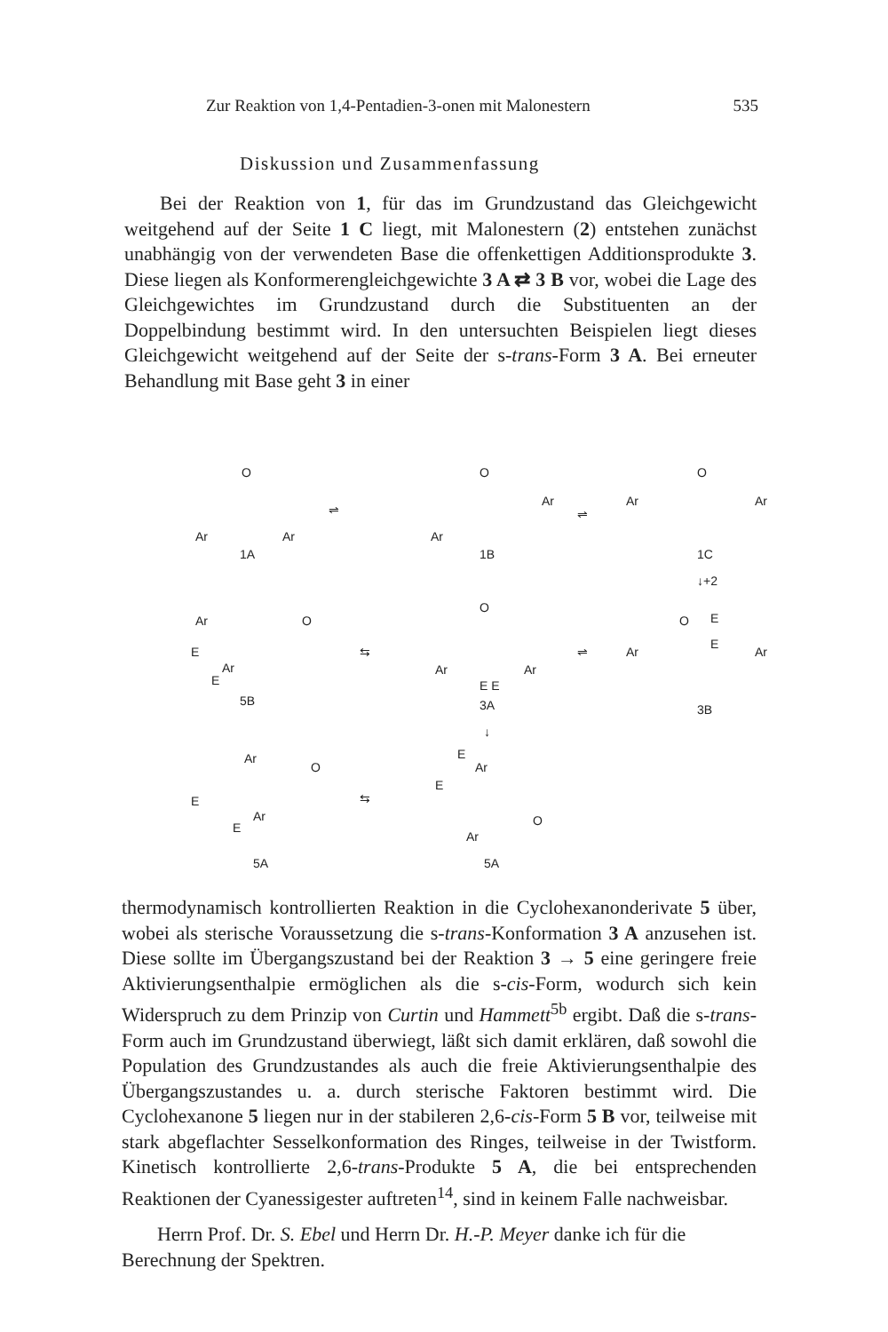Zur Reaktion von 1,4-Pentadien-3-onen mit Malonestern 535
Diskussion und Zusammenfassung
Bei der Reaktion von 1, für das im Grundzustand das Gleichgewicht weitgehend auf der Seite 1 C liegt, mit Malonestern (2) entstehen zunächst unabhängig von der verwendeten Base die offenkettigen Additionsprodukte 3. Diese liegen als Konformerengleichgewichte 3 A ⇄ 3 B vor, wobei die Lage des Gleichgewichtes im Grundzustand durch die Substituenten an der Doppelbindung bestimmt wird. In den untersuchten Beispielen liegt dieses Gleichgewicht weitgehend auf der Seite der s-trans-Form 3 A. Bei erneuter Behandlung mit Base geht 3 in einer
O
Ar Ar
1A
⇌
O
Ar
Ar
1B
⇌
O
Ar Ar
1C
↓+2
Ar O
E
Ar
E
5B
⇆
O
Ar Ar
E E
3A
⇌
O E E
Ar Ar
3B
↓
Ar
O
E
Ar
E
E
Ar
E O
Ar
⇆
5A 5A
thermodynamisch kontrollierten Reaktion in die Cyclohexanonderivate 5 über, wobei als sterische Voraussetzung die s-trans-Konformation 3 A anzusehen ist. Diese sollte im Übergangszustand bei der Reaktion 3 → 5 eine geringere freie Aktivierungsenthalpie ermöglichen als die s-cis-Form, wodurch sich kein Widerspruch zu dem Prinzip von Curtin und Hammett<sup>5b</sup> ergibt. Daß die s-trans-Form auch im Grundzustand überwiegt, läßt sich damit erklären, daß sowohl die Population des Grundzustandes als auch die freie Aktivierungsenthalpie des Übergangszustandes u. a. durch sterische Faktoren bestimmt wird. Die Cyclohexanone 5 liegen nur in der stabileren 2,6-cis-Form 5 B vor, teilweise mit stark abgeflachter Sesselkonformation des Ringes, teilweise in der Twistform. Kinetisch kontrollierte 2,6-trans-Produkte 5 A, die bei entsprechenden Reaktionen der Cyanessigester auftreten<sup>14</sup>, sind in keinem Falle nachweisbar.
Herrn Prof. Dr. S. Ebel und Herrn Dr. H.-P. Meyer danke ich für die Berechnung der Spektren.